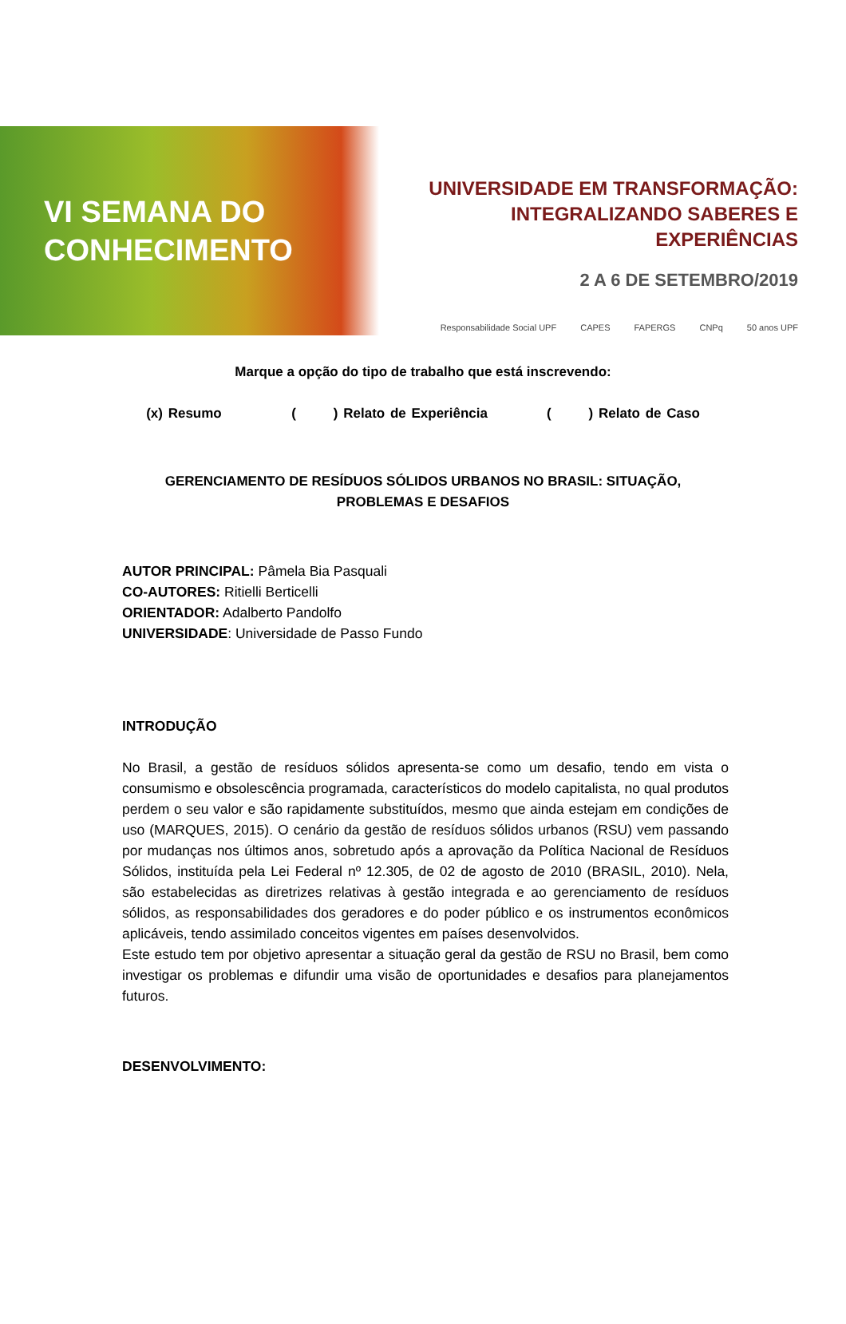VI SEMANA DO
CONHECIMENTO
UNIVERSIDADE EM TRANSFORMAÇÃO:
INTEGRALIZANDO SABERES E EXPERIÊNCIAS
2 A 6 DE SETEMBRO/2019
Responsabilidade Social UPF CAPES FAPERGS CNPq 50 anos UPF
Marque a opção do tipo de trabalho que está inscrevendo:
(x) Resumo ( ) Relato de Experiência ( ) Relato de Caso
GERENCIAMENTO DE RESÍDUOS SÓLIDOS URBANOS NO BRASIL: SITUAÇÃO,
PROBLEMAS E DESAFIOS
AUTOR PRINCIPAL: Pâmela Bia Pasquali
CO-AUTORES: Ritielli Berticelli
ORIENTADOR: Adalberto Pandolfo
UNIVERSIDADE: Universidade de Passo Fundo
INTRODUÇÃO
No Brasil, a gestão de resíduos sólidos apresenta-se como um desafio, tendo em vista o consumismo e obsolescência programada, característicos do modelo capitalista, no qual produtos perdem o seu valor e são rapidamente substituídos, mesmo que ainda estejam em condições de uso (MARQUES, 2015). O cenário da gestão de resíduos sólidos urbanos (RSU) vem passando por mudanças nos últimos anos, sobretudo após a aprovação da Política Nacional de Resíduos Sólidos, instituída pela Lei Federal nº 12.305, de 02 de agosto de 2010 (BRASIL, 2010). Nela, são estabelecidas as diretrizes relativas à gestão integrada e ao gerenciamento de resíduos sólidos, as responsabilidades dos geradores e do poder público e os instrumentos econômicos aplicáveis, tendo assimilado conceitos vigentes em países desenvolvidos.
Este estudo tem por objetivo apresentar a situação geral da gestão de RSU no Brasil, bem como investigar os problemas e difundir uma visão de oportunidades e desafios para planejamentos futuros.
DESENVOLVIMENTO: